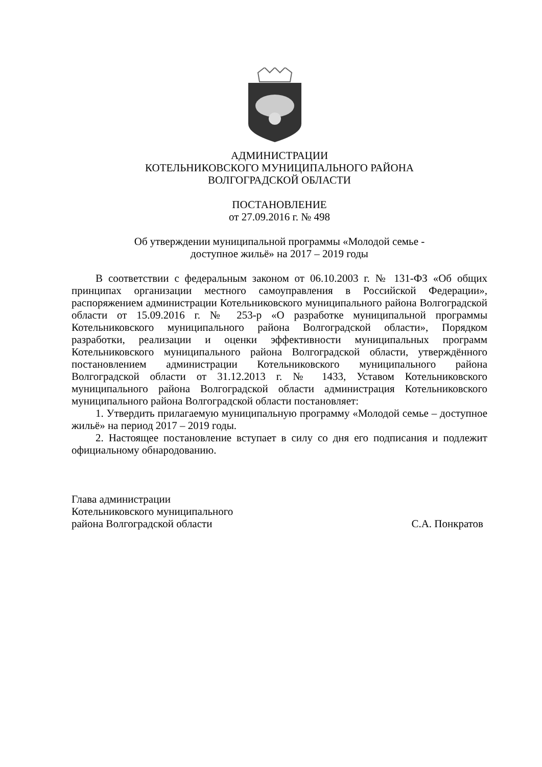АДМИНИСТРАЦИИ
КОТЕЛЬНИКОВСКОГО МУНИЦИПАЛЬНОГО РАЙОНА
ВОЛГОГРАДСКОЙ ОБЛАСТИ
ПОСТАНОВЛЕНИЕ
от 27.09.2016 г. № 498
Об утверждении муниципальной программы «Молодой семье -
доступное жильё» на 2017 – 2019 годы
В соответствии с федеральным законом от 06.10.2003 г. № 131-ФЗ «Об общих принципах организации местного самоуправления в Российской Федерации», распоряжением администрации Котельниковского муниципального района Волгоградской области от 15.09.2016 г. № 253-р «О разработке муниципальной программы Котельниковского муниципального района Волгоградской области», Порядком разработки, реализации и оценки эффективности муниципальных программ Котельниковского муниципального района Волгоградской области, утверждённого постановлением администрации Котельниковского муниципального района Волгоградской области от 31.12.2013 г. № 1433, Уставом Котельниковского муниципального района Волгоградской области администрация Котельниковского муниципального района Волгоградской области постановляет:
1. Утвердить прилагаемую муниципальную программу «Молодой семье – доступное жильё» на период 2017 – 2019 годы.
2. Настоящее постановление вступает в силу со дня его подписания и подлежит официальному обнародованию.
Глава администрации
Котельниковского муниципального
района Волгоградской области С.А. Понкратов